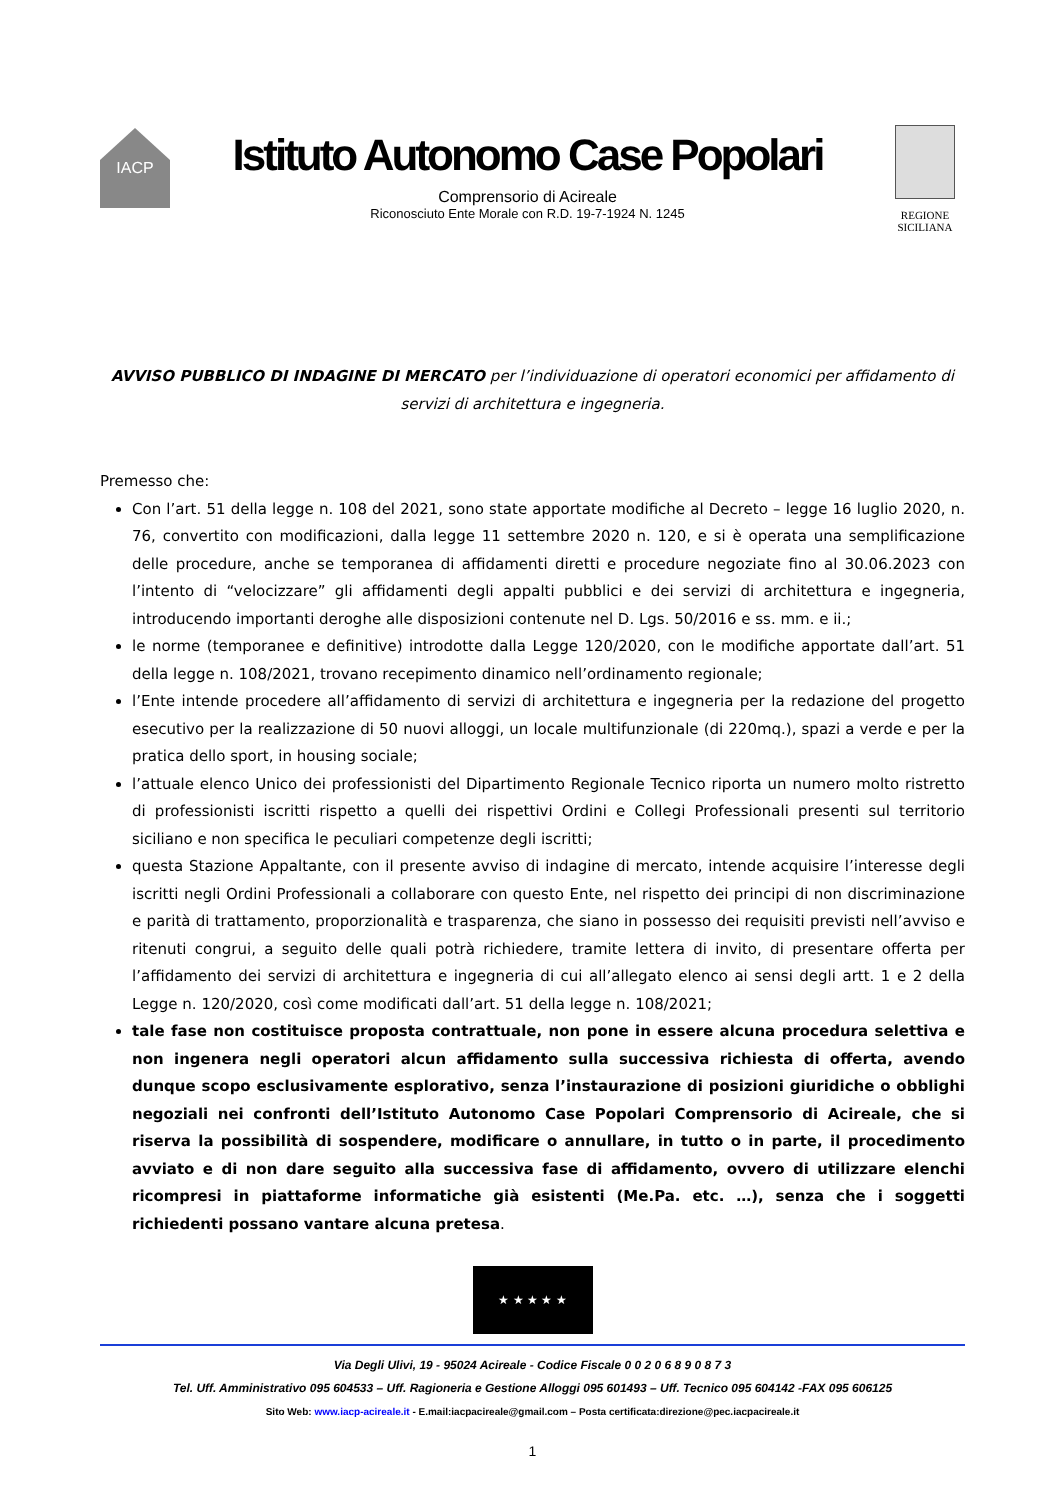IACP
Istituto Autonomo Case Popolari
Comprensorio di Acireale
Riconosciuto Ente Morale con R.D. 19-7-1924 N. 1245
REGIONE
SICILIANA
AVVISO PUBBLICO DI INDAGINE DI MERCATO per l’individuazione di operatori economici per affidamento di servizi di architettura e ingegneria.
Premesso che:
Con l’art. 51 della legge n. 108 del 2021, sono state apportate modifiche al Decreto – legge 16 luglio 2020, n. 76, convertito con modificazioni, dalla legge 11 settembre 2020 n. 120, e si è operata una semplificazione delle procedure, anche se temporanea di affidamenti diretti e procedure negoziate fino al 30.06.2023 con l’intento di “velocizzare” gli affidamenti degli appalti pubblici e dei servizi di architettura e ingegneria, introducendo importanti deroghe alle disposizioni contenute nel D. Lgs. 50/2016 e ss. mm. e ii.;
le norme (temporanee e definitive) introdotte dalla Legge 120/2020, con le modifiche apportate dall’art. 51 della legge n. 108/2021, trovano recepimento dinamico nell’ordinamento regionale;
l’Ente intende procedere all’affidamento di servizi di architettura e ingegneria per la redazione del progetto esecutivo per la realizzazione di 50 nuovi alloggi, un locale multifunzionale (di 220mq.), spazi a verde e per la pratica dello sport, in housing sociale;
l’attuale elenco Unico dei professionisti del Dipartimento Regionale Tecnico riporta un numero molto ristretto di professionisti iscritti rispetto a quelli dei rispettivi Ordini e Collegi Professionali presenti sul territorio siciliano e non specifica le peculiari competenze degli iscritti;
questa Stazione Appaltante, con il presente avviso di indagine di mercato, intende acquisire l’interesse degli iscritti negli Ordini Professionali a collaborare con questo Ente, nel rispetto dei principi di non discriminazione e parità di trattamento, proporzionalità e trasparenza, che siano in possesso dei requisiti previsti nell’avviso e ritenuti congrui, a seguito delle quali potrà richiedere, tramite lettera di invito, di presentare offerta per l’affidamento dei servizi di architettura e ingegneria di cui all’allegato elenco ai sensi degli artt. 1 e 2 della Legge n. 120/2020, così come modificati dall’art. 51 della legge n. 108/2021;
tale fase non costituisce proposta contrattuale, non pone in essere alcuna procedura selettiva e non ingenera negli operatori alcun affidamento sulla successiva richiesta di offerta, avendo dunque scopo esclusivamente esplorativo, senza l’instaurazione di posizioni giuridiche o obblighi negoziali nei confronti dell’Istituto Autonomo Case Popolari Comprensorio di Acireale, che si riserva la possibilità di sospendere, modificare o annullare, in tutto o in parte, il procedimento avviato e di non dare seguito alla successiva fase di affidamento, ovvero di utilizzare elenchi ricompresi in piattaforme informatiche già esistenti (Me.Pa. etc. …), senza che i soggetti richiedenti possano vantare alcuna pretesa.
★ ★ ★ ★ ★
Via Degli Ulivi, 19 - 95024 Acireale - Codice Fiscale 0 0 2 0 6 8 9 0 8 7 3
Tel. Uff. Amministrativo 095 604533 – Uff. Ragioneria e Gestione Alloggi 095 601493 – Uff. Tecnico 095 604142 -FAX 095 606125
Sito Web: www.iacp-acireale.it - E.mail:iacpacireale@gmail.com – Posta certificata:direzione@pec.iacpacireale.it
1